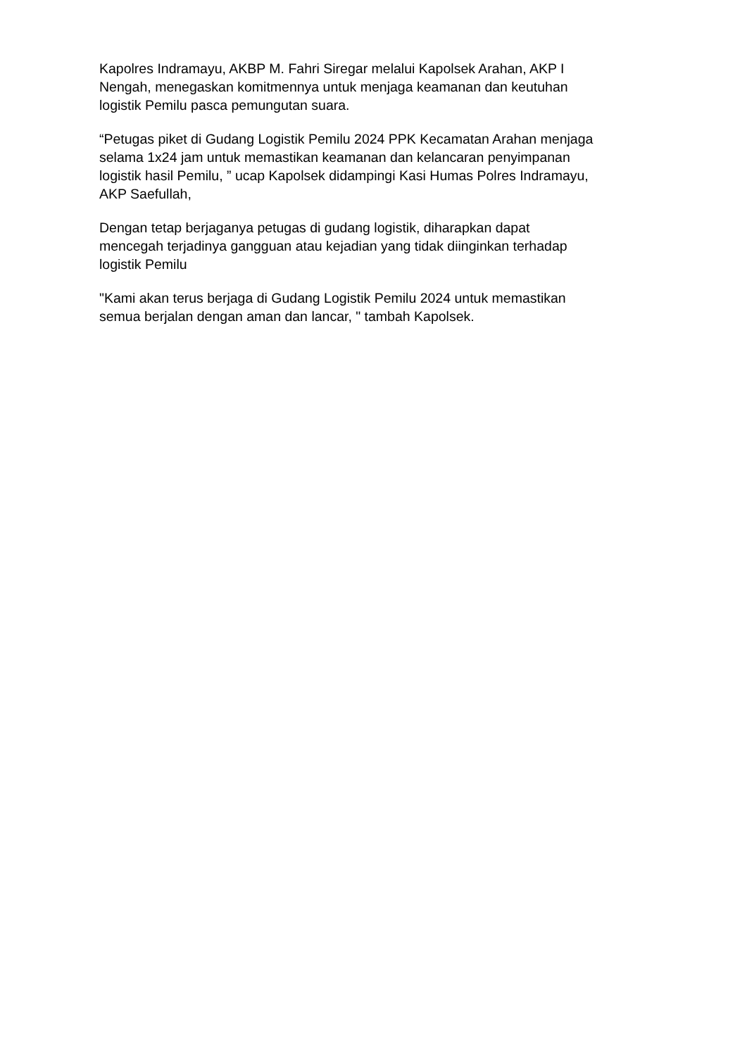Kapolres Indramayu, AKBP M. Fahri Siregar melalui Kapolsek Arahan, AKP I
Nengah, menegaskan komitmennya untuk menjaga keamanan dan keutuhan
logistik Pemilu pasca pemungutan suara.
“Petugas piket di Gudang Logistik Pemilu 2024 PPK Kecamatan Arahan menjaga
selama 1x24 jam untuk memastikan keamanan dan kelancaran penyimpanan
logistik hasil Pemilu, ” ucap Kapolsek didampingi Kasi Humas Polres Indramayu,
AKP Saefullah,
Dengan tetap berjaganya petugas di gudang logistik, diharapkan dapat
mencegah terjadinya gangguan atau kejadian yang tidak diinginkan terhadap
logistik Pemilu
"Kami akan terus berjaga di Gudang Logistik Pemilu 2024 untuk memastikan
semua berjalan dengan aman dan lancar, " tambah Kapolsek.